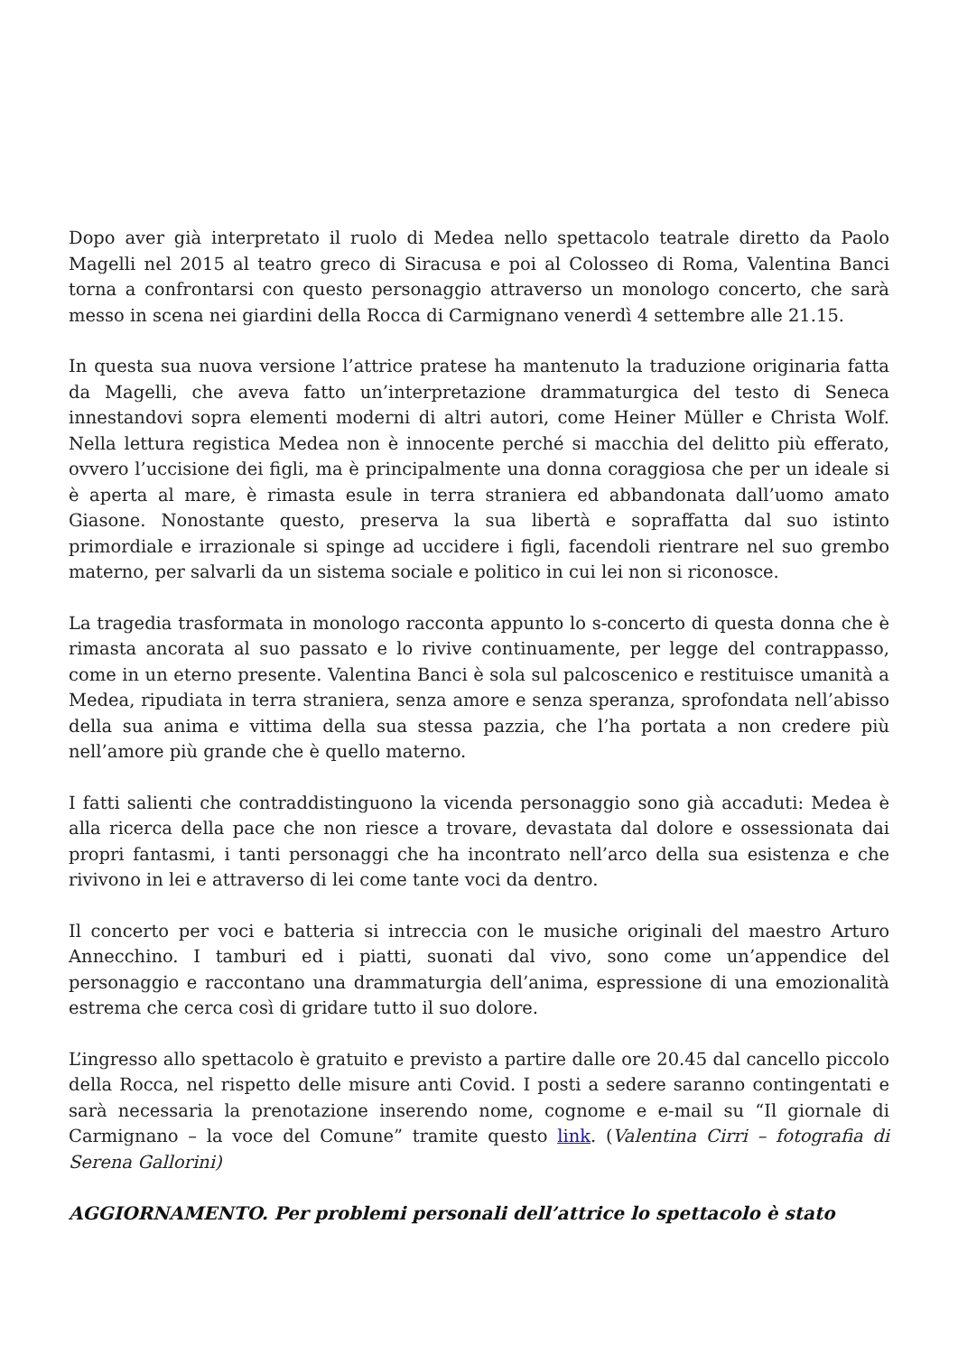Dopo aver già interpretato il ruolo di Medea nello spettacolo teatrale diretto da Paolo Magelli nel 2015 al teatro greco di Siracusa e poi al Colosseo di Roma, Valentina Banci torna a confrontarsi con questo personaggio attraverso un monologo concerto, che sarà messo in scena nei giardini della Rocca di Carmignano venerdì 4 settembre alle 21.15.
In questa sua nuova versione l’attrice pratese ha mantenuto la traduzione originaria fatta da Magelli, che aveva fatto un’interpretazione drammaturgica del testo di Seneca innestandovi sopra elementi moderni di altri autori, come Heiner Müller e Christa Wolf. Nella lettura registica Medea non è innocente perché si macchia del delitto più efferato, ovvero l’uccisione dei figli, ma è principalmente una donna coraggiosa che per un ideale si è aperta al mare, è rimasta esule in terra straniera ed abbandonata dall’uomo amato Giasone. Nonostante questo, preserva la sua libertà e sopraffatta dal suo istinto primordiale e irrazionale si spinge ad uccidere i figli, facendoli rientrare nel suo grembo materno, per salvarli da un sistema sociale e politico in cui lei non si riconosce.
La tragedia trasformata in monologo racconta appunto lo s-concerto di questa donna che è rimasta ancorata al suo passato e lo rivive continuamente, per legge del contrappasso, come in un eterno presente. Valentina Banci è sola sul palcoscenico e restituisce umanità a Medea, ripudiata in terra straniera, senza amore e senza speranza, sprofondata nell’abisso della sua anima e vittima della sua stessa pazzia, che l’ha portata a non credere più nell’amore più grande che è quello materno.
I fatti salienti che contraddistinguono la vicenda personaggio sono già accaduti: Medea è alla ricerca della pace che non riesce a trovare, devastata dal dolore e ossessionata dai propri fantasmi, i tanti personaggi che ha incontrato nell’arco della sua esistenza e che rivivono in lei e attraverso di lei come tante voci da dentro.
Il concerto per voci e batteria si intreccia con le musiche originali del maestro Arturo Annecchino. I tamburi ed i piatti, suonati dal vivo, sono come un’appendice del personaggio e raccontano una drammaturgia dell’anima, espressione di una emozionalità estrema che cerca così di gridare tutto il suo dolore.
L’ingresso allo spettacolo è gratuito e previsto a partire dalle ore 20.45 dal cancello piccolo della Rocca, nel rispetto delle misure anti Covid. I posti a sedere saranno contingentati e sarà necessaria la prenotazione inserendo nome, cognome e e-mail su “Il giornale di Carmignano – la voce del Comune” tramite questo link. (Valentina Cirri – fotografia di Serena Gallorini)
AGGIORNAMENTO. Per problemi personali dell’attrice lo spettacolo è stato